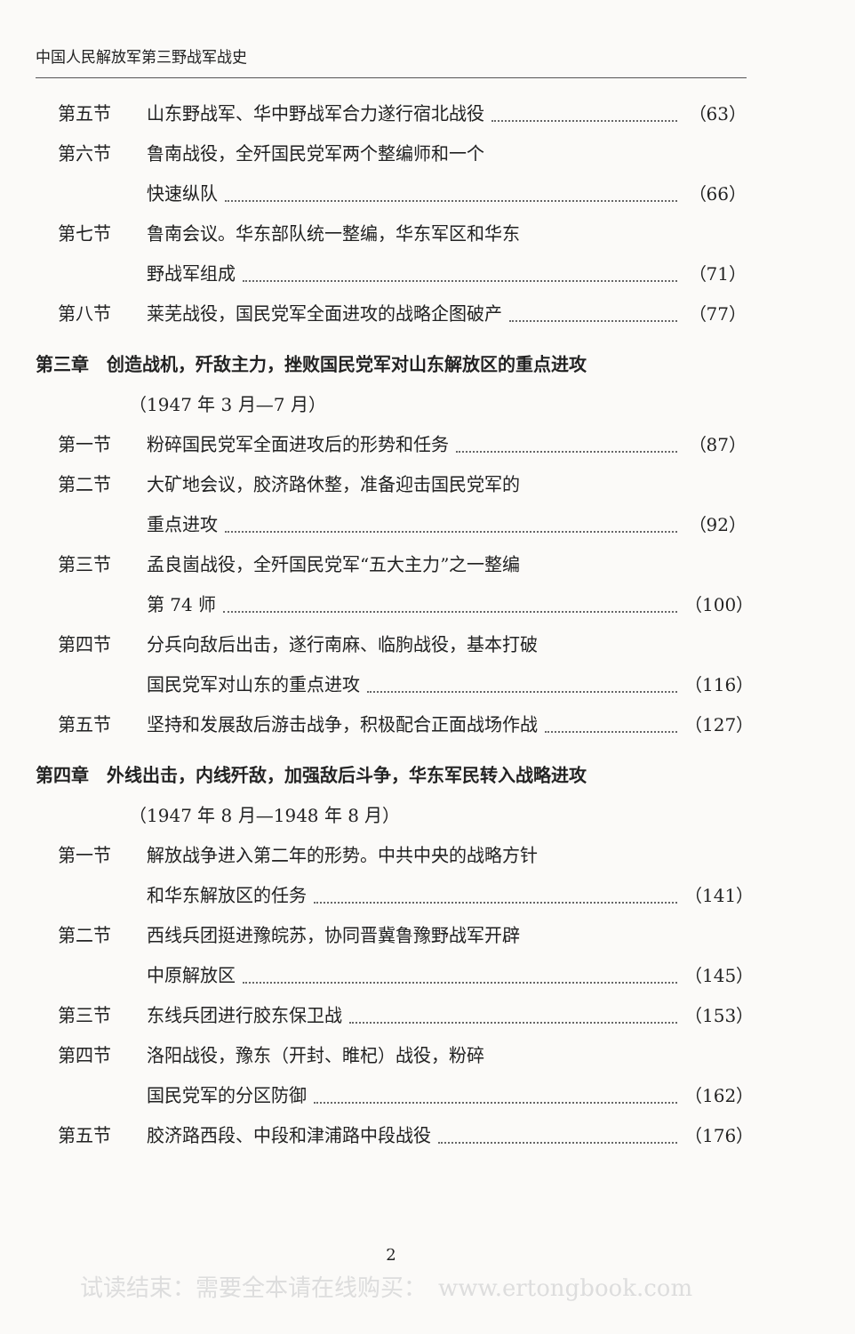中国人民解放军第三野战军战史
第五节 山东野战军、华中野战军合力遂行宿北战役
（63）
第六节 鲁南战役，全歼国民党军两个整编师和一个
快速纵队 （66）
第七节 鲁南会议。华东部队统一整编，华东军区和华东
野战军组成 （71）
第八节 莱芜战役，国民党军全面进攻的战略企图破产
（77）
第三章　创造战机，歼敌主力，挫败国民党军对山东解放区的重点进攻
（1947 年 3 月—7 月）
第一节 粉碎国民党军全面进攻后的形势和任务 （87）
第二节 大矿地会议，胶济路休整，准备迎击国民党军的
重点进攻 （92）
第三节 孟良崮战役，全歼国民党军“五大主力”之一整编
第 74 师 （100）
第四节 分兵向敌后出击，遂行南麻、临朐战役，基本打破
国民党军对山东的重点进攻 （116）
第五节 坚持和发展敌后游击战争，积极配合正面战场作战
（127）
第四章　外线出击，内线歼敌，加强敌后斗争，华东军民转入战略进攻
（1947 年 8 月—1948 年 8 月）
第一节 解放战争进入第二年的形势。中共中央的战略方针
和华东解放区的任务 （141）
第二节 西线兵团挺进豫皖苏，协同晋冀鲁豫野战军开辟
中原解放区 （145）
第三节 东线兵团进行胶东保卫战 （153）
第四节 洛阳战役，豫东（开封、睢杞）战役，粉碎
国民党军的分区防御 （162）
第五节 胶济路西段、中段和津浦路中段战役 （176）
2
试读结束：需要全本请在线购买：　www.ertongbook.com